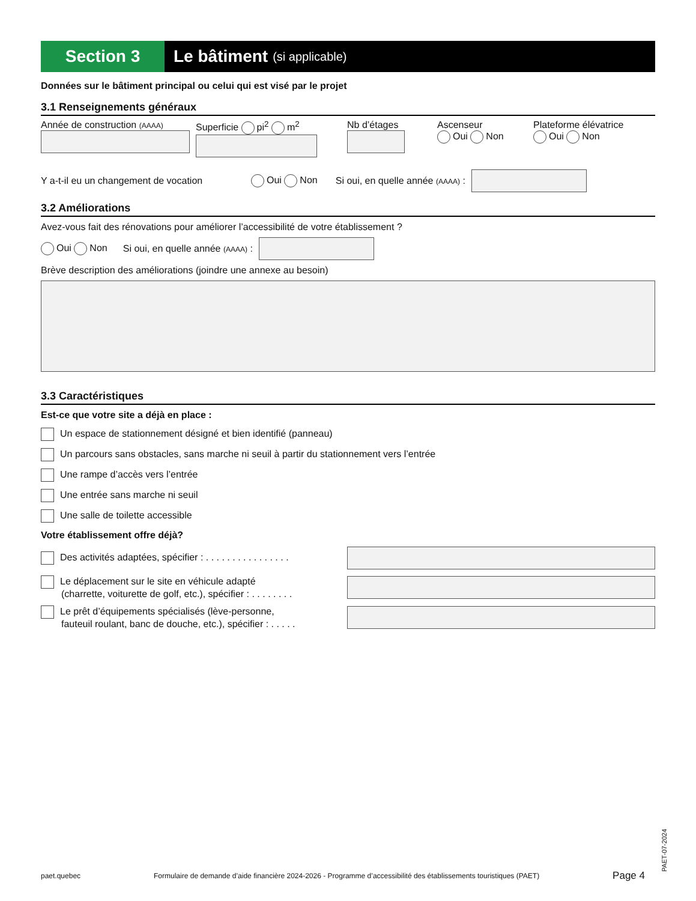Section 3 Le bâtiment (si applicable)
Données sur le bâtiment principal ou celui qui est visé par le projet
3.1 Renseignements généraux
Année de construction (AAAA)
Superficie pi<sup>2</sup> m<sup>2</sup> Nb d’étages Ascenseur
Oui Non
Plateforme élévatrice
Oui Non
Y a-t-il eu un changement de vocation Oui Non Si oui, en quelle année (AAAA) :
3.2 Améliorations
Avez-vous fait des rénovations pour améliorer l’accessibilité de votre établissement ?
Oui Non Si oui, en quelle année (AAAA) :
Brève description des améliorations (joindre une annexe au besoin)
3.3 Caractéristiques
Est-ce que votre site a déjà en place :
Un espace de stationnement désigné et bien identifié (panneau)
Un parcours sans obstacles, sans marche ni seuil à partir du stationnement vers l’entrée
Une rampe d’accès vers l’entrée
Une entrée sans marche ni seuil
Une salle de toilette accessible
Votre établissement offre déjà?
Des activités adaptées, spécifier : . . . . . . . . . . . . . . . .
Le déplacement sur le site en véhicule adapté
(charrette, voiturette de golf, etc.), spécifier : . . . . . . . .
Le prêt d’équipements spécialisés (lève-personne,
fauteuil roulant, banc de douche, etc.), spécifier : . . . . .
paet.quebec Formulaire de demande d’aide financière 2024-2026 - Programme d’accessibilité des établissements touristiques (PAET) Page 4
PAET-07-2024